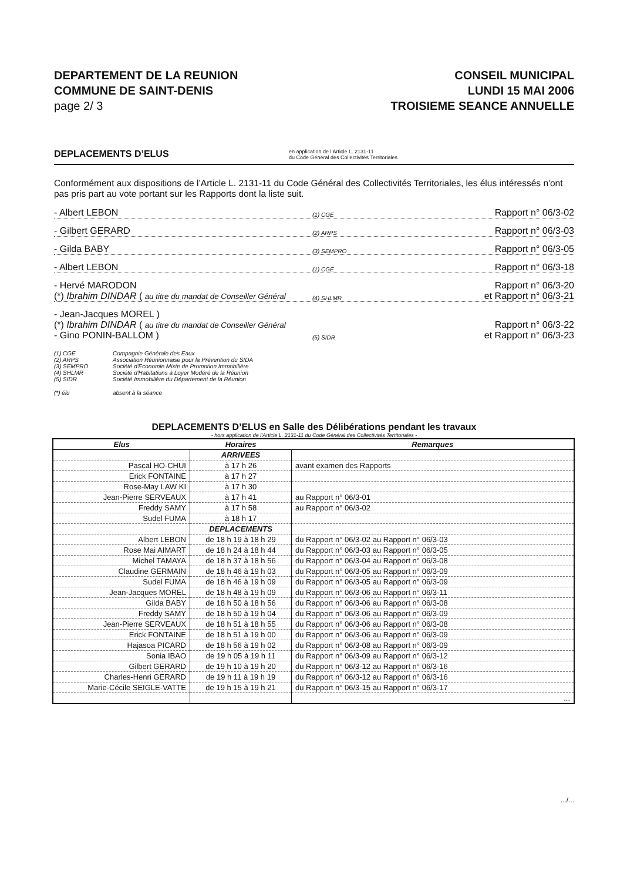DEPARTEMENT DE LA REUNION
COMMUNE DE SAINT-DENIS
page 2/ 3
CONSEIL MUNICIPAL
LUNDI 15 MAI 2006
TROISIEME SEANCE ANNUELLE
DEPLACEMENTS D’ELUS en application de l’Article L. 2131-11
du Code Général des Collectivités Territoriales
Conformément aux dispositions de l’Article L. 2131-11 du Code Général des Collectivités Territoriales, les élus intéressés n'ont pas pris part au vote portant sur les Rapports dont la liste suit.
- Albert LEBON (1) CGE Rapport n° 06/3-02
- Gilbert GERARD (2) ARPS Rapport n° 06/3-03
- Gilda BABY (3) SEMPRO Rapport n° 06/3-05
- Albert LEBON (1) CGE Rapport n° 06/3-18
- Hervé MARODON
(*) Ibrahim DINDAR ( au titre du mandat de Conseiller Général (4) SHLMR Rapport n° 06/3-20
et Rapport n° 06/3-21
- Jean-Jacques MOREL )
(*) Ibrahim DINDAR ( au titre du mandat de Conseiller Général
- Gino PONIN-BALLOM ) (5) SIDR Rapport n° 06/3-22
et Rapport n° 06/3-23
(1) CGE Compagnie Générale des Eaux
(2) ARPS Association Réunionnaise pour la Prévention du SIDA
(3) SEMPRO Société d'Economie Mixte de Promotion Immobilière
(4) SHLMR Société d'Habitations à Loyer Modéré de la Réunion
(5) SIDR Société Immobilière du Département de la Réunion
(*) élu absent à la séance
DEPLACEMENTS D’ELUS en Salle des Délibérations pendant les travaux
- hors application de l’Article L. 2131-11 du Code Général des Collectivités Territoriales -
| Elus | Horaires | Remarques |
| --- | --- | --- |
| | ARRIVEES | |
| Pascal HO-CHUI | à 17 h 26 | avant examen des Rapports |
| Erick FONTAINE | à 17 h 27 | |
| Rose-May LAW KI | à 17 h 30 | |
| Jean-Pierre SERVEAUX | à 17 h 41 | au Rapport n° 06/3-01 |
| Freddy SAMY | à 17 h 58 | au Rapport n° 06/3-02 |
| Sudel FUMA | à 18 h 17 | |
| | DEPLACEMENTS | |
| Albert LEBON | de 18 h 19 à 18 h 29 | du Rapport n° 06/3-02 au Rapport n° 06/3-03 |
| Rose Mai AIMART | de 18 h 24 à 18 h 44 | du Rapport n° 06/3-03 au Rapport n° 06/3-05 |
| Michel TAMAYA | de 18 h 37 à 18 h 56 | du Rapport n° 06/3-04 au Rapport n° 06/3-08 |
| Claudine GERMAIN | de 18 h 46 à 19 h 03 | du Rapport n° 06/3-05 au Rapport n° 06/3-09 |
| Sudel FUMA | de 18 h 46 à 19 h 09 | du Rapport n° 06/3-05 au Rapport n° 06/3-09 |
| Jean-Jacques MOREL | de 18 h 48 à 19 h 09 | du Rapport n° 06/3-06 au Rapport n° 06/3-11 |
| Gilda BABY | de 18 h 50 à 18 h 56 | du Rapport n° 06/3-06 au Rapport n° 06/3-08 |
| Freddy SAMY | de 18 h 50 à 19 h 04 | du Rapport n° 06/3-06 au Rapport n° 06/3-09 |
| Jean-Pierre SERVEAUX | de 18 h 51 à 18 h 55 | du Rapport n° 06/3-06 au Rapport n° 06/3-08 |
| Erick FONTAINE | de 18 h 51 à 19 h 00 | du Rapport n° 06/3-06 au Rapport n° 06/3-09 |
| Hajasoa PICARD | de 18 h 56 à 19 h 02 | du Rapport n° 06/3-08 au Rapport n° 06/3-09 |
| Sonia IBAO | de 19 h 05 à 19 h 11 | du Rapport n° 06/3-09 au Rapport n° 06/3-12 |
| Gilbert GERARD | de 19 h 10 à 19 h 20 | du Rapport n° 06/3-12 au Rapport n° 06/3-16 |
| Charles-Henri GERARD | de 19 h 11 à 19 h 19 | du Rapport n° 06/3-12 au Rapport n° 06/3-16 |
| Marie-Cécile SEIGLE-VATTE | de 19 h 15 à 19 h 21 | du Rapport n° 06/3-15 au Rapport n° 06/3-17 |
| | | ... |
.../...